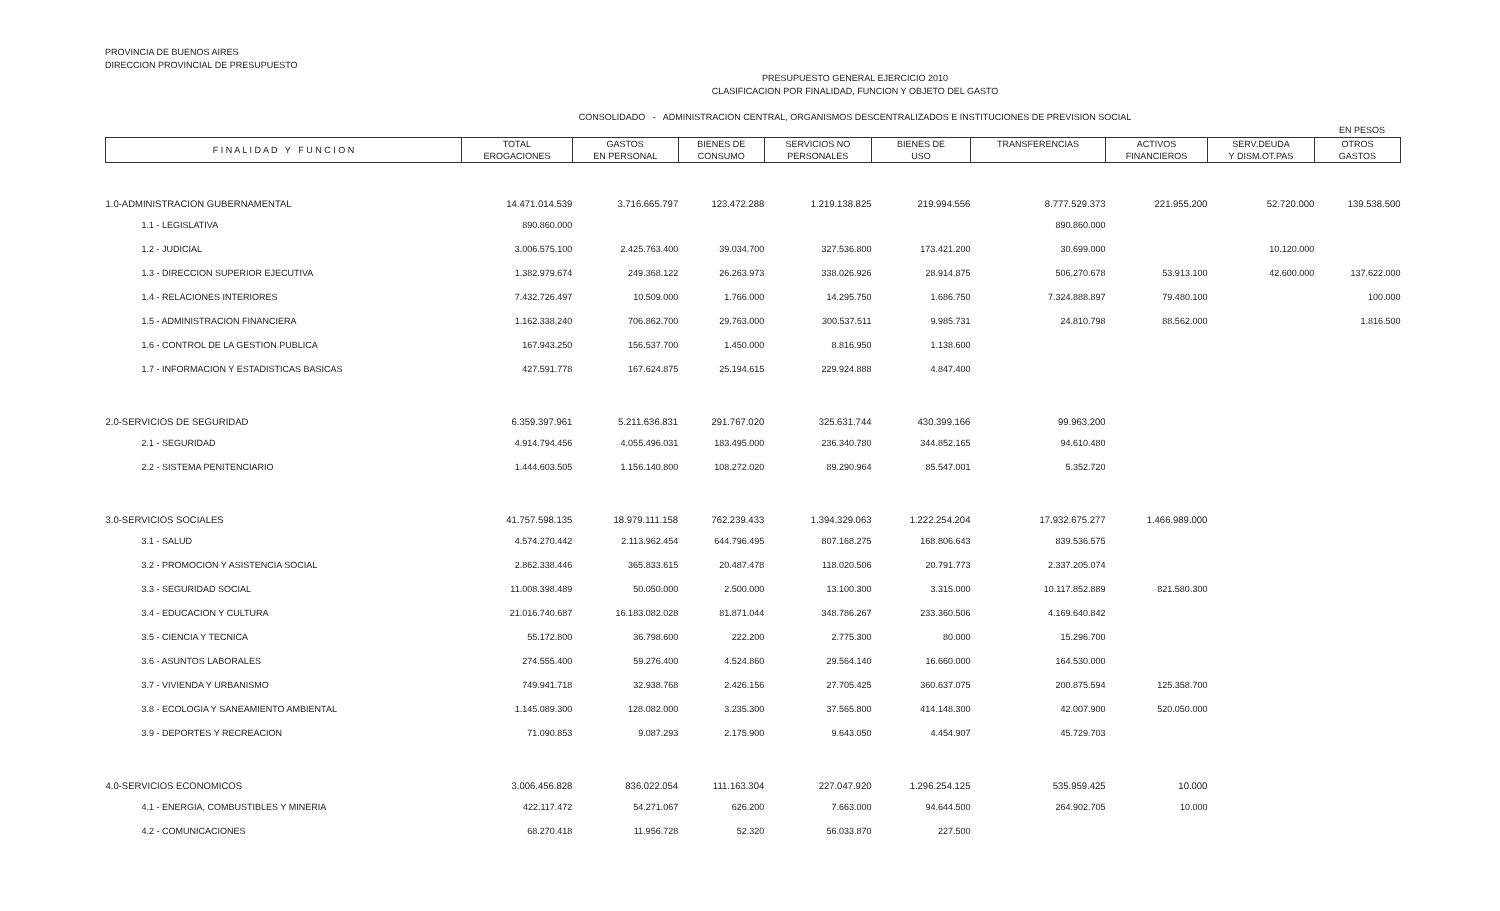PROVINCIA DE BUENOS AIRES
DIRECCION PROVINCIAL DE PRESUPUESTO
PRESUPUESTO GENERAL EJERCICIO 2010
CLASIFICACION POR FINALIDAD, FUNCION Y OBJETO DEL GASTO
CONSOLIDADO - ADMINISTRACION CENTRAL, ORGANISMOS DESCENTRALIZADOS E INSTITUCIONES DE PREVISION SOCIAL
EN PESOS
| F I N A L I D A D Y F U N C I O N | TOTAL EROGACIONES | GASTOS EN PERSONAL | BIENES DE CONSUMO | SERVICIOS NO PERSONALES | BIENES DE USO | TRANSFERENCIAS | ACTIVOS FINANCIEROS | SERV.DEUDA Y DISM.OT.PAS | OTROS GASTOS |
| --- | --- | --- | --- | --- | --- | --- | --- | --- | --- |
| 1.0-ADMINISTRACION GUBERNAMENTAL | 14.471.014.539 | 3.716.665.797 | 123.472.288 | 1.219.138.825 | 219.994.556 | 8.777.529.373 | 221.955.200 | 52.720.000 | 139.538.500 |
| 1.1 - LEGISLATIVA | 890.860.000 | | | | | 890.860.000 | | | |
| 1.2 - JUDICIAL | 3.006.575.100 | 2.425.763.400 | 39.034.700 | 327.536.800 | 173.421.200 | 30.699.000 | | 10.120.000 | |
| 1.3 - DIRECCION SUPERIOR EJECUTIVA | 1.382.979.674 | 249.368.122 | 26.263.973 | 338.026.926 | 28.914.875 | 506.270.678 | 53.913.100 | 42.600.000 | 137.622.000 |
| 1.4 - RELACIONES INTERIORES | 7.432.726.497 | 10.509.000 | 1.766.000 | 14.295.750 | 1.686.750 | 7.324.888.897 | 79.480.100 | | 100.000 |
| 1.5 - ADMINISTRACION FINANCIERA | 1.162.338.240 | 706.862.700 | 29.763.000 | 300.537.511 | 9.985.731 | 24.810.798 | 88.562.000 | | 1.816.500 |
| 1.6 - CONTROL DE LA GESTION PUBLICA | 167.943.250 | 156.537.700 | 1.450.000 | 8.816.950 | 1.138.600 | | | | |
| 1.7 - INFORMACION Y ESTADISTICAS BASICAS | 427.591.778 | 167.624.875 | 25.194.615 | 229.924.888 | 4.847.400 | | | | |
| 2.0-SERVICIOS DE SEGURIDAD | 6.359.397.961 | 5.211.636.831 | 291.767.020 | 325.631.744 | 430.399.166 | 99.963.200 | | | |
| 2.1 - SEGURIDAD | 4.914.794.456 | 4.055.496.031 | 183.495.000 | 236.340.780 | 344.852.165 | 94.610.480 | | | |
| 2.2 - SISTEMA PENITENCIARIO | 1.444.603.505 | 1.156.140.800 | 108.272.020 | 89.290.964 | 85.547.001 | 5.352.720 | | | |
| 3.0-SERVICIOS SOCIALES | 41.757.598.135 | 18.979.111.158 | 762.239.433 | 1.394.329.063 | 1.222.254.204 | 17.932.675.277 | 1.466.989.000 | | |
| 3.1 - SALUD | 4.574.270.442 | 2.113.962.454 | 644.796.495 | 807.168.275 | 168.806.643 | 839.536.575 | | | |
| 3.2 - PROMOCION Y ASISTENCIA SOCIAL | 2.862.338.446 | 365.833.615 | 20.487.478 | 118.020.506 | 20.791.773 | 2.337.205.074 | | | |
| 3.3 - SEGURIDAD SOCIAL | 11.008.398.489 | 50.050.000 | 2.500.000 | 13.100.300 | 3.315.000 | 10.117.852.889 | 821.580.300 | | |
| 3.4 - EDUCACION Y CULTURA | 21.016.740.687 | 16.183.082.028 | 81.871.044 | 348.786.267 | 233.360.506 | 4.169.640.842 | | | |
| 3.5 - CIENCIA Y TECNICA | 55.172.800 | 36.798.600 | 222.200 | 2.775.300 | 80.000 | 15.296.700 | | | |
| 3.6 - ASUNTOS LABORALES | 274.555.400 | 59.276.400 | 4.524.860 | 29.564.140 | 16.660.000 | 164.530.000 | | | |
| 3.7 - VIVIENDA Y URBANISMO | 749.941.718 | 32.938.768 | 2.426.156 | 27.705.425 | 360.637.075 | 200.875.594 | 125.358.700 | | |
| 3.8 - ECOLOGIA Y SANEAMIENTO AMBIENTAL | 1.145.089.300 | 128.082.000 | 3.235.300 | 37.565.800 | 414.148.300 | 42.007.900 | 520.050.000 | | |
| 3.9 - DEPORTES Y RECREACION | 71.090.853 | 9.087.293 | 2.175.900 | 9.643.050 | 4.454.907 | 45.729.703 | | | |
| 4.0-SERVICIOS ECONOMICOS | 3.006.456.828 | 836.022.054 | 111.163.304 | 227.047.920 | 1.296.254.125 | 535.959.425 | 10.000 | | |
| 4.1 - ENERGIA, COMBUSTIBLES Y MINERIA | 422.117.472 | 54.271.067 | 626.200 | 7.663.000 | 94.644.500 | 264.902.705 | 10.000 | | |
| 4.2 - COMUNICACIONES | 68.270.418 | 11.956.728 | 52.320 | 56.033.870 | 227.500 | | | | |